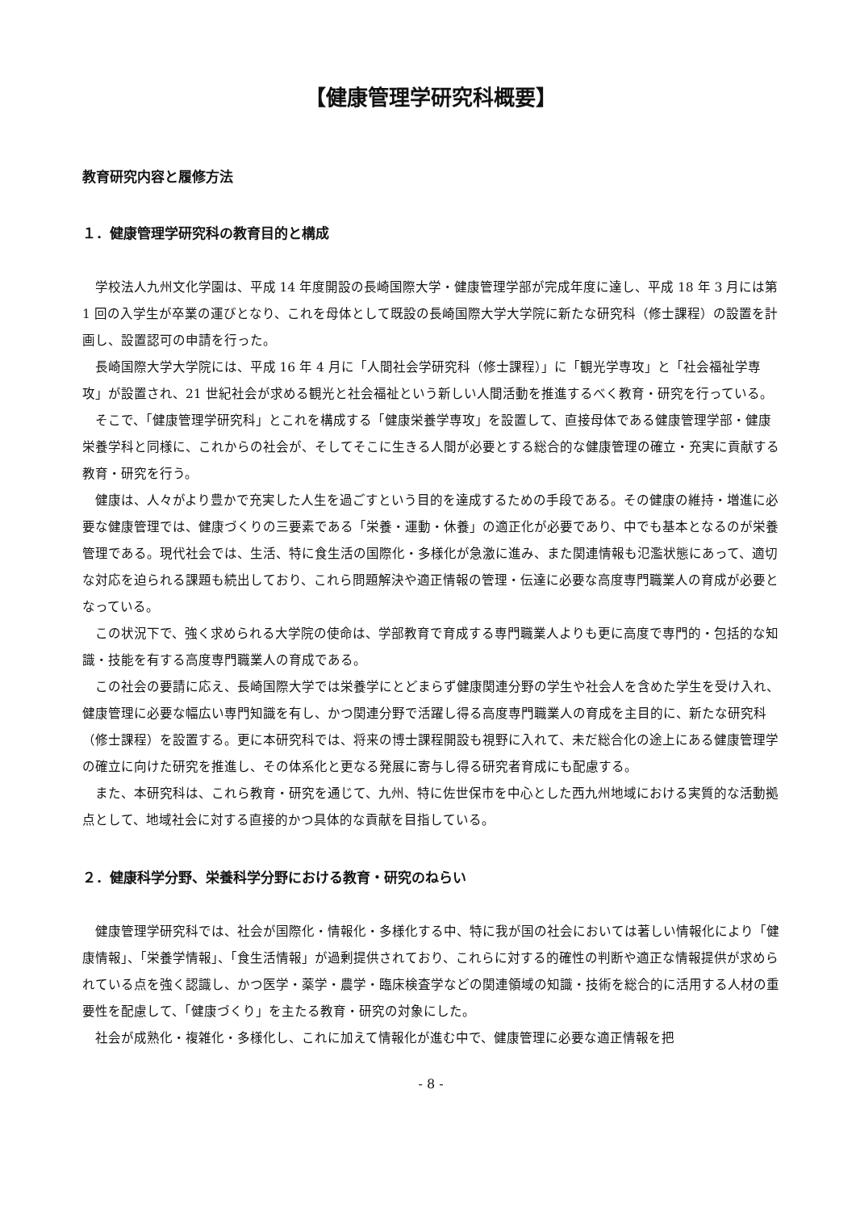【健康管理学研究科概要】
教育研究内容と履修方法
１．健康管理学研究科の教育目的と構成
学校法人九州文化学園は、平成 14 年度開設の長崎国際大学・健康管理学部が完成年度に達し、平成 18 年 3 月には第 1 回の入学生が卒業の運びとなり、これを母体として既設の長崎国際大学大学院に新たな研究科（修士課程）の設置を計画し、設置認可の申請を行った。
長崎国際大学大学院には、平成 16 年 4 月に「人間社会学研究科（修士課程）」に「観光学専攻」と「社会福祉学専攻」が設置され、21 世紀社会が求める観光と社会福祉という新しい人間活動を推進するべく教育・研究を行っている。
そこで、「健康管理学研究科」とこれを構成する「健康栄養学専攻」を設置して、直接母体である健康管理学部・健康栄養学科と同様に、これからの社会が、そしてそこに生きる人間が必要とする総合的な健康管理の確立・充実に貢献する教育・研究を行う。
健康は、人々がより豊かで充実した人生を過ごすという目的を達成するための手段である。その健康の維持・増進に必要な健康管理では、健康づくりの三要素である「栄養・運動・休養」の適正化が必要であり、中でも基本となるのが栄養管理である。現代社会では、生活、特に食生活の国際化・多様化が急激に進み、また関連情報も氾濫状態にあって、適切な対応を迫られる課題も続出しており、これら問題解決や適正情報の管理・伝達に必要な高度専門職業人の育成が必要となっている。
この状況下で、強く求められる大学院の使命は、学部教育で育成する専門職業人よりも更に高度で専門的・包括的な知識・技能を有する高度専門職業人の育成である。
この社会の要請に応え、長崎国際大学では栄養学にとどまらず健康関連分野の学生や社会人を含めた学生を受け入れ、健康管理に必要な幅広い専門知識を有し、かつ関連分野で活躍し得る高度専門職業人の育成を主目的に、新たな研究科（修士課程）を設置する。更に本研究科では、将来の博士課程開設も視野に入れて、未だ総合化の途上にある健康管理学の確立に向けた研究を推進し、その体系化と更なる発展に寄与し得る研究者育成にも配慮する。
また、本研究科は、これら教育・研究を通じて、九州、特に佐世保市を中心とした西九州地域における実質的な活動拠点として、地域社会に対する直接的かつ具体的な貢献を目指している。
２．健康科学分野、栄養科学分野における教育・研究のねらい
健康管理学研究科では、社会が国際化・情報化・多様化する中、特に我が国の社会においては著しい情報化により「健康情報」、「栄養学情報」、「食生活情報」が過剰提供されており、これらに対する的確性の判断や適正な情報提供が求められている点を強く認識し、かつ医学・薬学・農学・臨床検査学などの関連領域の知識・技術を総合的に活用する人材の重要性を配慮して、「健康づくり」を主たる教育・研究の対象にした。
社会が成熟化・複雑化・多様化し、これに加えて情報化が進む中で、健康管理に必要な適正情報を把
- 8 -